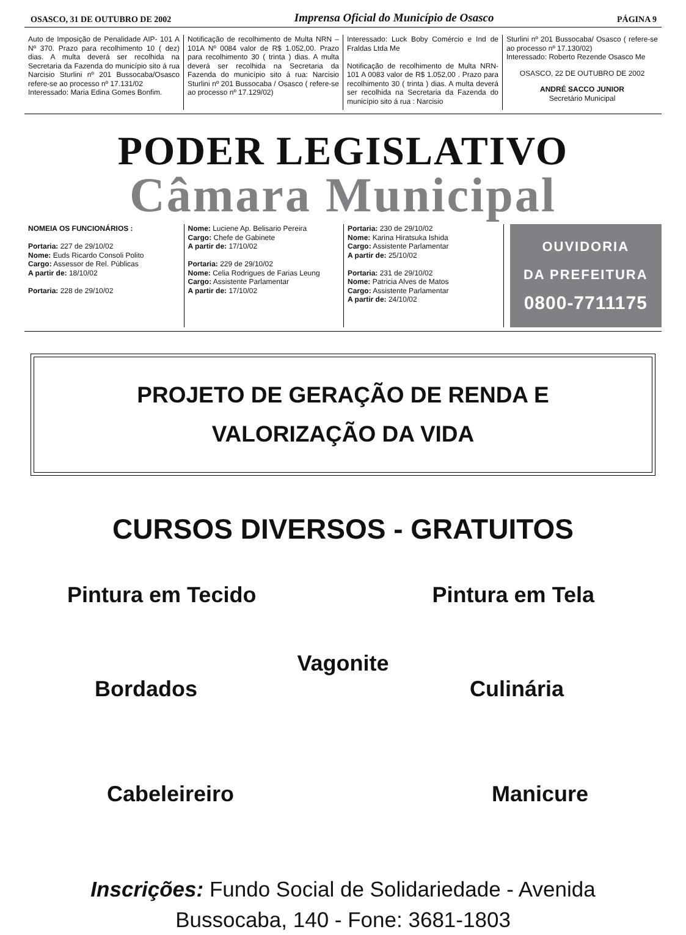OSASCO, 31 DE OUTUBRO DE 2002 Imprensa Oficial do Município de Osasco PÁGINA 9
Auto de Imposição de Penalidade AIP- 101 A Nº 370. Prazo para recolhimento 10 ( dez) dias. A multa deverá ser recolhida na Secretaria da Fazenda do município sito á rua Narcisio Sturlini nº 201 Bussocaba/Osasco refere-se ao processo nº 17.131/02
Interessado: Maria Edina Gomes Bonfim.
Notificação de recolhimento de Multa NRN – 101A Nº 0084 valor de R$ 1.052,00. Prazo para recolhimento 30 ( trinta ) dias. A multa deverá ser recolhida na Secretaria da Fazenda do município sito á rua: Narcisio Sturlini nº 201 Bussocaba / Osasco ( refere-se ao processo nº 17.129/02)
Interessado: Luck Boby Comércio e Ind de Fraldas Ltda Me
Notificação de recolhimento de Multa NRN-101 A 0083 valor de R$ 1.052,00 . Prazo para recolhimento 30 ( trinta ) dias. A multa deverá ser recolhida na Secretaria da Fazenda do município sito á rua : Narcisio
Sturlini nº 201 Bussocaba/ Osasco ( refere-se ao processo nº 17.130/02)
Interessado: Roberto Rezende Osasco Me
OSASCO, 22 DE OUTUBRO DE 2002
ANDRÉ SACCO JUNIOR
Secretário Municipal
PODER LEGISLATIVO
Câmara Municipal
NOMEIA OS FUNCIONÁRIOS :
Portaria: 227 de 29/10/02
Nome: Euds Ricardo Consoli Polito
Cargo: Assessor de Rel. Públicas
A partir de: 18/10/02
Portaria: 228 de 29/10/02
Nome: Luciene Ap. Belisario Pereira
Cargo: Chefe de Gabinete
A partir de: 17/10/02
Portaria: 229 de 29/10/02
Nome: Celia Rodrigues de Farias Leung
Cargo: Assistente Parlamentar
A partir de: 17/10/02
Portaria: 230 de 29/10/02
Nome: Karina Hiratsuka Ishida
Cargo: Assistente Parlamentar
A partir de: 25/10/02
Portaria: 231 de 29/10/02
Nome: Patricia Alves de Matos
Cargo: Assistente Parlamentar
A partir de: 24/10/02
OUVIDORIA
DA PREFEITURA
0800-7711175
PROJETO DE GERAÇÃO DE RENDA E
VALORIZAÇÃO DA VIDA
CURSOS DIVERSOS - GRATUITOS
Pintura em Tecido Pintura em Tela
Vagonite
Bordados Culinária
Cabeleireiro Manicure
Inscrições: Fundo Social de Solidariedade - Avenida
Bussocaba, 140 - Fone: 3681-1803